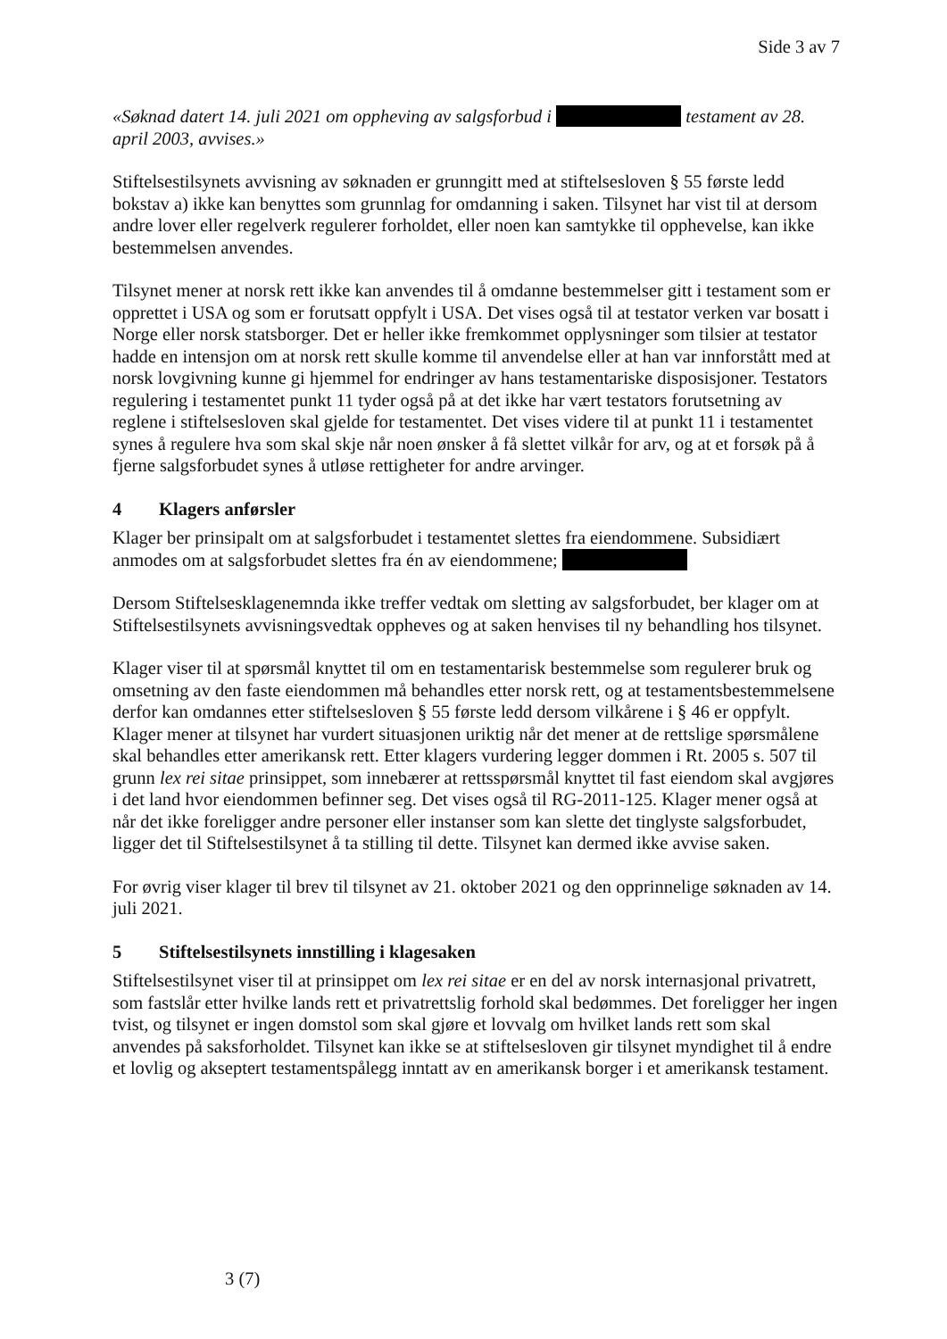Side 3 av 7
«Søknad datert 14. juli 2021 om oppheving av salgsforbud i testament av 28. april 2003, avvises.»
Stiftelsestilsynets avvisning av søknaden er grunngitt med at stiftelsesloven § 55 første ledd bokstav a) ikke kan benyttes som grunnlag for omdanning i saken. Tilsynet har vist til at dersom andre lover eller regelverk regulerer forholdet, eller noen kan samtykke til opphevelse, kan ikke bestemmelsen anvendes.
Tilsynet mener at norsk rett ikke kan anvendes til å omdanne bestemmelser gitt i testament som er opprettet i USA og som er forutsatt oppfylt i USA. Det vises også til at testator verken var bosatt i Norge eller norsk statsborger. Det er heller ikke fremkommet opplysninger som tilsier at testator hadde en intensjon om at norsk rett skulle komme til anvendelse eller at han var innforstått med at norsk lovgivning kunne gi hjemmel for endringer av hans testamentariske disposisjoner. Testators regulering i testamentet punkt 11 tyder også på at det ikke har vært testators forutsetning av reglene i stiftelsesloven skal gjelde for testamentet. Det vises videre til at punkt 11 i testamentet synes å regulere hva som skal skje når noen ønsker å få slettet vilkår for arv, og at et forsøk på å fjerne salgsforbudet synes å utløse rettigheter for andre arvinger.
4 Klagers anførsler
Klager ber prinsipalt om at salgsforbudet i testamentet slettes fra eiendommene. Subsidiært anmodes om at salgsforbudet slettes fra én av eiendommene;
Dersom Stiftelsesklagenemnda ikke treffer vedtak om sletting av salgsforbudet, ber klager om at Stiftelsestilsynets avvisningsvedtak oppheves og at saken henvises til ny behandling hos tilsynet.
Klager viser til at spørsmål knyttet til om en testamentarisk bestemmelse som regulerer bruk og omsetning av den faste eiendommen må behandles etter norsk rett, og at testamentsbestemmelsene derfor kan omdannes etter stiftelsesloven § 55 første ledd dersom vilkårene i § 46 er oppfylt. Klager mener at tilsynet har vurdert situasjonen uriktig når det mener at de rettslige spørsmålene skal behandles etter amerikansk rett. Etter klagers vurdering legger dommen i Rt. 2005 s. 507 til grunn lex rei sitae prinsippet, som innebærer at rettsspørsmål knyttet til fast eiendom skal avgjøres i det land hvor eiendommen befinner seg. Det vises også til RG-2011-125. Klager mener også at når det ikke foreligger andre personer eller instanser som kan slette det tinglyste salgsforbudet, ligger det til Stiftelsestilsynet å ta stilling til dette. Tilsynet kan dermed ikke avvise saken.
For øvrig viser klager til brev til tilsynet av 21. oktober 2021 og den opprinnelige søknaden av 14. juli 2021.
5 Stiftelsestilsynets innstilling i klagesaken
Stiftelsestilsynet viser til at prinsippet om lex rei sitae er en del av norsk internasjonal privatrett, som fastslår etter hvilke lands rett et privatrettslig forhold skal bedømmes. Det foreligger her ingen tvist, og tilsynet er ingen domstol som skal gjøre et lovvalg om hvilket lands rett som skal anvendes på saksforholdet. Tilsynet kan ikke se at stiftelsesloven gir tilsynet myndighet til å endre et lovlig og akseptert testamentspålegg inntatt av en amerikansk borger i et amerikansk testament.
3 (7)